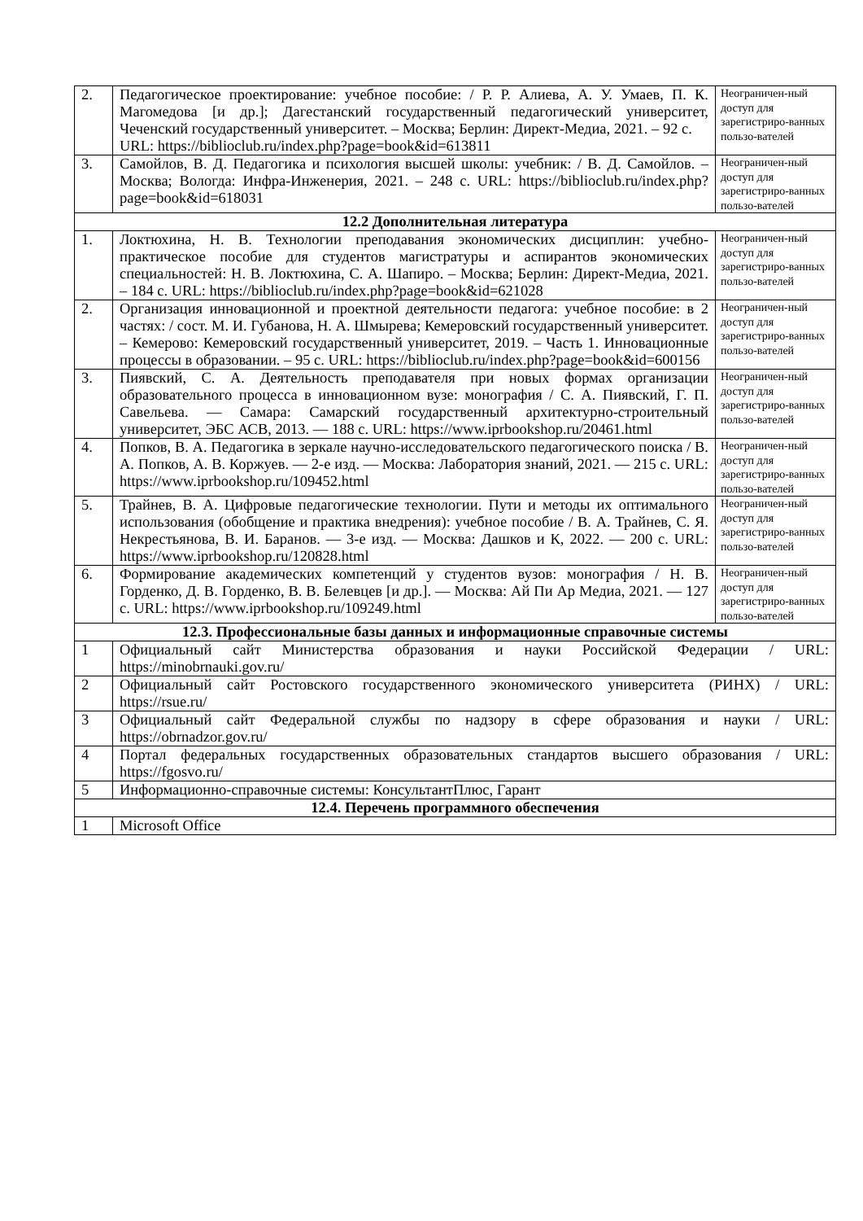| 2. | Педагогическое проектирование: учебное пособие: / Р. Р. Алиева, А. У. Умаев, П. К. Магомедова [и др.]; Дагестанский государственный педагогический университет, Чеченский государственный университет. – Москва; Берлин: Директ-Медиа, 2021. – 92 с. URL: https://biblioclub.ru/index.php?page=book&id=613811 | Неограничен-ный доступ для зарегистриро-ванных пользо-вателей |
| 3. | Самойлов, В. Д. Педагогика и психология высшей школы: учебник: / В. Д. Самойлов. – Москва; Вологда: Инфра-Инженерия, 2021. – 248 с. URL: https://biblioclub.ru/index.php?page=book&id=618031 | Неограничен-ный доступ для зарегистриро-ванных пользо-вателей |
| 12.2 Дополнительная литература | | |
| 1. | Локтюхина, Н. В. Технологии преподавания экономических дисциплин: учебно-практическое пособие для студентов магистратуры и аспирантов экономических специальностей: Н. В. Локтюхина, С. А. Шапиро. – Москва; Берлин: Директ-Медиа, 2021. – 184 с. URL: https://biblioclub.ru/index.php?page=book&id=621028 | Неограничен-ный доступ для зарегистриро-ванных пользо-вателей |
| 2. | Организация инновационной и проектной деятельности педагога: учебное пособие: в 2 частях: / сост. М. И. Губанова, Н. А. Шмырева; Кемеровский государственный университет. – Кемерово: Кемеровский государственный университет, 2019. – Часть 1. Инновационные процессы в образовании. – 95 с. URL: https://biblioclub.ru/index.php?page=book&id=600156 | Неограничен-ный доступ для зарегистриро-ванных пользо-вателей |
| 3. | Пиявский, С. А. Деятельность преподавателя при новых формах организации образовательного процесса в инновационном вузе: монография / С. А. Пиявский, Г. П. Савельева. — Самара: Самарский государственный архитектурно-строительный университет, ЭБС АСВ, 2013. — 188 с. URL: https://www.iprbookshop.ru/20461.html | Неограничен-ный доступ для зарегистриро-ванных пользо-вателей |
| 4. | Попков, В. А. Педагогика в зеркале научно-исследовательского педагогического поиска / В. А. Попков, А. В. Коржуев. — 2-е изд. — Москва: Лаборатория знаний, 2021. — 215 с. URL: https://www.iprbookshop.ru/109452.html | Неограничен-ный доступ для зарегистриро-ванных пользо-вателей |
| 5. | Трайнев, В. А. Цифровые педагогические технологии. Пути и методы их оптимального использования (обобщение и практика внедрения): учебное пособие / В. А. Трайнев, С. Я. Некрестьянова, В. И. Баранов. — 3-е изд. — Москва: Дашков и К, 2022. — 200 с. URL: https://www.iprbookshop.ru/120828.html | Неограничен-ный доступ для зарегистриро-ванных пользо-вателей |
| 6. | Формирование академических компетенций у студентов вузов: монография / Н. В. Горденко, Д. В. Горденко, В. В. Белевцев [и др.]. — Москва: Ай Пи Ар Медиа, 2021. — 127 с. URL: https://www.iprbookshop.ru/109249.html | Неограничен-ный доступ для зарегистриро-ванных пользо-вателей |
| 12.3. Профессиональные базы данных и информационные справочные системы | | |
| 1 | Официальный сайт Министерства образования и науки Российской Федерации / URL: https://minobrnauki.gov.ru/ | |
| 2 | Официальный сайт Ростовского государственного экономического университета (РИНХ) / URL: https://rsue.ru/ | |
| 3 | Официальный сайт Федеральной службы по надзору в сфере образования и науки / URL: https://obrnadzor.gov.ru/ | |
| 4 | Портал федеральных государственных образовательных стандартов высшего образования / URL: https://fgosvo.ru/ | |
| 5 | Информационно-справочные системы: КонсультантПлюс, Гарант | |
| 12.4. Перечень программного обеспечения | | |
| 1 | Microsoft Office | |